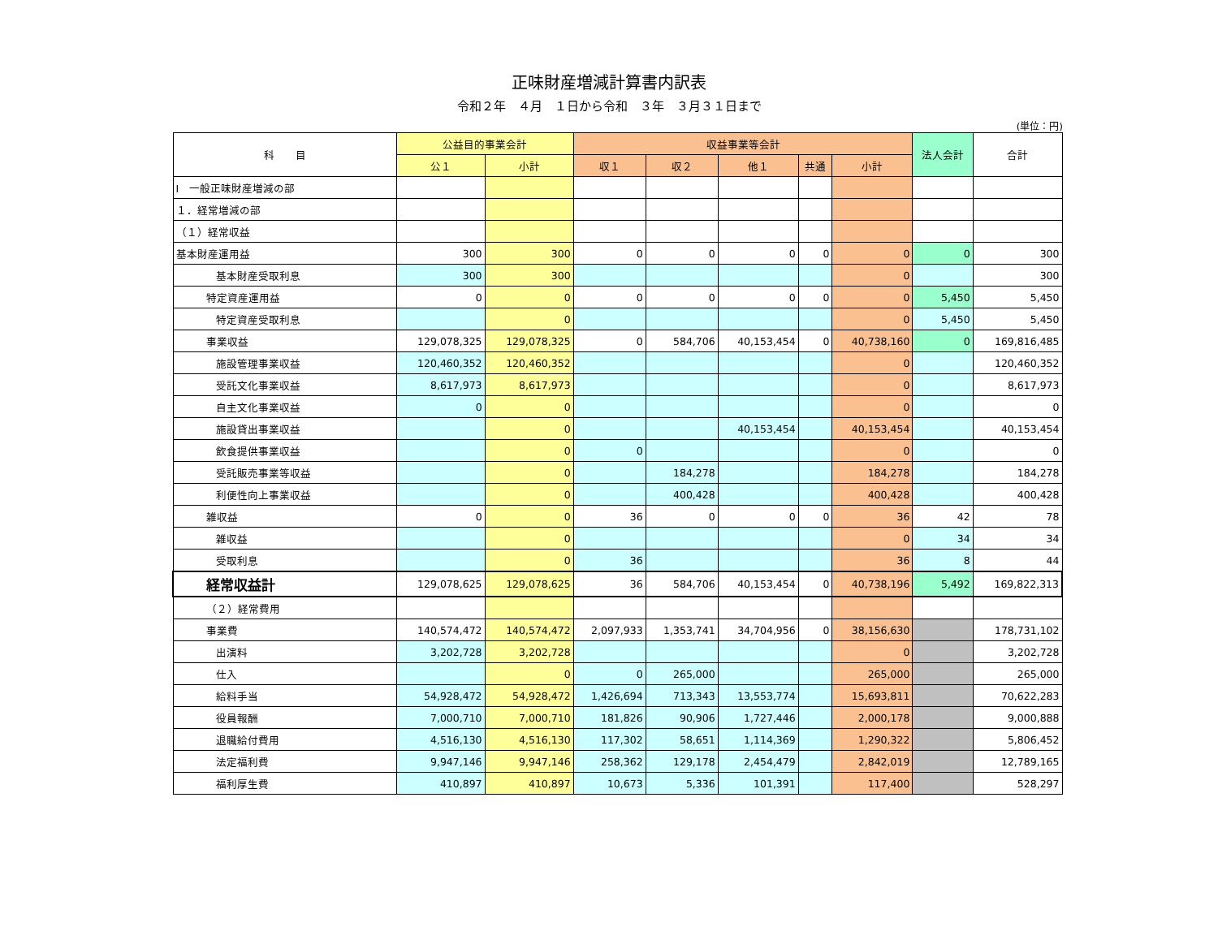正味財産増減計算書内訳表
令和２年　４月　１日から令和　３年　３月３１日まで
(単位：円)
| 科 目 | 公益目的事業会計 | | 収益事業等会計 | | | | | 法人会計 | 合計 |
| --- | --- | --- | --- | --- | --- | --- | --- | --- | --- |
| | 公１ | 小計 | 収１ | 収２ | 他１ | 共通 | 小計 | | |
| Ⅰ 一般正味財産増減の部 | | | | | | | | | |
| １．経常増減の部 | | | | | | | | | |
| （１）経常収益 | | | | | | | | | |
| 基本財産運用益 | 300 | 300 | 0 | 0 | 0 | 0 | 0 | 0 | 300 |
| 基本財産受取利息 | 300 | 300 | | | | | 0 | | 300 |
| 特定資産運用益 | 0 | 0 | 0 | 0 | 0 | 0 | 0 | 5,450 | 5,450 |
| 特定資産受取利息 | | 0 | | | | | 0 | 5,450 | 5,450 |
| 事業収益 | 129,078,325 | 129,078,325 | 0 | 584,706 | 40,153,454 | 0 | 40,738,160 | 0 | 169,816,485 |
| 施設管理事業収益 | 120,460,352 | 120,460,352 | | | | | 0 | | 120,460,352 |
| 受託文化事業収益 | 8,617,973 | 8,617,973 | | | | | 0 | | 8,617,973 |
| 自主文化事業収益 | 0 | 0 | | | | | 0 | | 0 |
| 施設貸出事業収益 | | 0 | | | 40,153,454 | | 40,153,454 | | 40,153,454 |
| 飲食提供事業収益 | | 0 | 0 | | | | 0 | | 0 |
| 受託販売事業等収益 | | 0 | | 184,278 | | | 184,278 | | 184,278 |
| 利便性向上事業収益 | | 0 | | 400,428 | | | 400,428 | | 400,428 |
| 雑収益 | 0 | 0 | 36 | 0 | 0 | 0 | 36 | 42 | 78 |
| 雑収益 | | 0 | | | | | 0 | 34 | 34 |
| 受取利息 | | 0 | 36 | | | | 36 | 8 | 44 |
| 経常収益計 | 129,078,625 | 129,078,625 | 36 | 584,706 | 40,153,454 | 0 | 40,738,196 | 5,492 | 169,822,313 |
| （２）経常費用 | | | | | | | | | |
| 事業費 | 140,574,472 | 140,574,472 | 2,097,933 | 1,353,741 | 34,704,956 | 0 | 38,156,630 | | 178,731,102 |
| 出演料 | 3,202,728 | 3,202,728 | | | | | 0 | | 3,202,728 |
| 仕入 | | 0 | 0 | 265,000 | | | 265,000 | | 265,000 |
| 給料手当 | 54,928,472 | 54,928,472 | 1,426,694 | 713,343 | 13,553,774 | | 15,693,811 | | 70,622,283 |
| 役員報酬 | 7,000,710 | 7,000,710 | 181,826 | 90,906 | 1,727,446 | | 2,000,178 | | 9,000,888 |
| 退職給付費用 | 4,516,130 | 4,516,130 | 117,302 | 58,651 | 1,114,369 | | 1,290,322 | | 5,806,452 |
| 法定福利費 | 9,947,146 | 9,947,146 | 258,362 | 129,178 | 2,454,479 | | 2,842,019 | | 12,789,165 |
| 福利厚生費 | 410,897 | 410,897 | 10,673 | 5,336 | 101,391 | | 117,400 | | 528,297 |